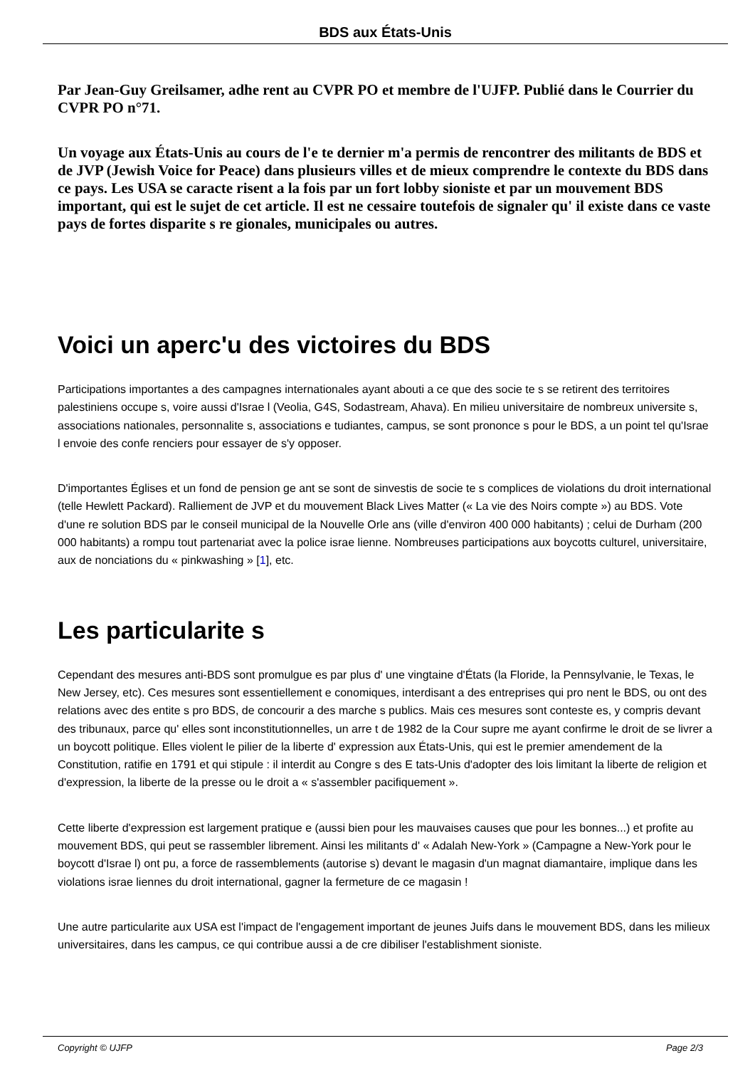BDS aux États-Unis
Par Jean-Guy Greilsamer, adhe rent au CVPR PO et membre de l'UJFP. Publié dans le Courrier du CVPR PO n°71.
Un voyage aux États-Unis au cours de l'e te dernier m'a permis de rencontrer des militants de BDS et de JVP (Jewish Voice for Peace) dans plusieurs villes et de mieux comprendre le contexte du BDS dans ce pays. Les USA se caracte risent a la fois par un fort lobby sioniste et par un mouvement BDS important, qui est le sujet de cet article. Il est ne cessaire toutefois de signaler qu' il existe dans ce vaste pays de fortes disparite s re gionales, municipales ou autres.
Voici un aperc'u des victoires du BDS
Participations importantes a des campagnes internationales ayant abouti a ce que des socie te s se retirent des territoires palestiniens occupe s, voire aussi d'Israe l (Veolia, G4S, Sodastream, Ahava). En milieu universitaire de nombreux universite s, associations nationales, personnalite s, associations e tudiantes, campus, se sont prononce s pour le BDS, a un point tel qu'Israe l envoie des confe renciers pour essayer de s'y opposer.
D'importantes Églises et un fond de pension ge ant se sont de sinvestis de socie te s complices de violations du droit international (telle Hewlett Packard). Ralliement de JVP et du mouvement Black Lives Matter (« La vie des Noirs compte ») au BDS. Vote d'une re solution BDS par le conseil municipal de la Nouvelle Orle ans (ville d'environ 400 000 habitants) ; celui de Durham (200 000 habitants) a rompu tout partenariat avec la police israe lienne. Nombreuses participations aux boycotts culturel, universitaire, aux de nonciations du « pinkwashing » [1], etc.
Les particularite s
Cependant des mesures anti-BDS sont promulgue es par plus d' une vingtaine d'États (la Floride, la Pennsylvanie, le Texas, le New Jersey, etc). Ces mesures sont essentiellement e conomiques, interdisant a des entreprises qui pro nent le BDS, ou ont des relations avec des entite s pro BDS, de concourir a des marche s publics. Mais ces mesures sont conteste es, y compris devant des tribunaux, parce qu' elles sont inconstitutionnelles, un arre t de 1982 de la Cour supre me ayant confirme le droit de se livrer a un boycott politique. Elles violent le pilier de la liberte d' expression aux États-Unis, qui est le premier amendement de la Constitution, ratifie en 1791 et qui stipule : il interdit au Congre s des E tats-Unis d'adopter des lois limitant la liberte de religion et d'expression, la liberte de la presse ou le droit a « s'assembler pacifiquement ».
Cette liberte d'expression est largement pratique e (aussi bien pour les mauvaises causes que pour les bonnes...) et profite au mouvement BDS, qui peut se rassembler librement. Ainsi les militants d' « Adalah New-York » (Campagne a New-York pour le boycott d'Israe l) ont pu, a force de rassemblements (autorise s) devant le magasin d'un magnat diamantaire, implique dans les violations israe liennes du droit international, gagner la fermeture de ce magasin !
Une autre particularite aux USA est l'impact de l'engagement important de jeunes Juifs dans le mouvement BDS, dans les milieux universitaires, dans les campus, ce qui contribue aussi a de cre dibiliser l'establishment sioniste.
Copyright © UJFP Page 2/3